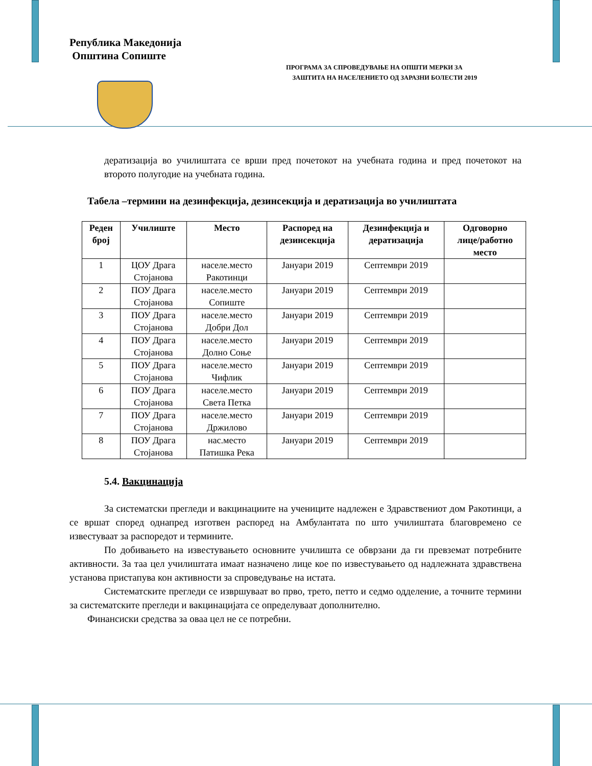Република Македонија
Општина Сопиште
ПРОГРАМА ЗА СПРОВЕДУВАЊЕ НА ОПШТИ МЕРКИ ЗА
ЗАШТИТА НА НАСЕЛЕНИЕТО ОД ЗАРАЗНИ БОЛЕСТИ 2019
дератизација во училиштата се врши пред почетокот на учебната година и пред почетокот на второто полугодие на учебната година.
Табела –термини на дезинфекција, дезинсекција и дератизација во училиштата
| Реден број | Училиште | Место | Распоред на дезинсекција | Дезинфекција и дератизација | Одговорно лице/работно место |
| --- | --- | --- | --- | --- | --- |
| 1 | ЦОУ Драга Стојанова | населе.место Ракотинци | Јануари 2019 | Септември 2019 | |
| 2 | ПОУ Драга Стојанова | населе.место Сопиште | Јануари 2019 | Септември 2019 | |
| 3 | ПОУ Драга Стојанова | населе.место Добри Дол | Јануари 2019 | Септември 2019 | |
| 4 | ПОУ Драга Стојанова | населе.место Долно Соње | Јануари 2019 | Септември 2019 | |
| 5 | ПОУ Драга Стојанова | населе.место Чифлик | Јануари 2019 | Септември 2019 | |
| 6 | ПОУ Драга Стојанова | населе.место Света Петка | Јануари 2019 | Септември 2019 | |
| 7 | ПОУ Драга Стојанова | населе.место Држилово | Јануари 2019 | Септември 2019 | |
| 8 | ПОУ Драга Стојанова | нас.место Патишка Река | Јануари 2019 | Септември 2019 | |
5.4. Вакцинација
За систематски прегледи и вакцинациите на учениците надлежен е Здравствениот дом Ракотинци, а се вршат според однапред изготвен распоред на Амбулантата по што училиштата благовремено се известуваат за распоредот и термините.
По добивањето на известувањето основните училишта се обврзани да ги превземат потребните активности. За таа цел училиштата имаат назначено лице кое по известувањето од надлежната здравствена установа пристапува кон активности за спроведување на истата.
Систематските прегледи се извршуваат во прво, трето, петто и седмо одделение, а точните термини за систематските прегледи и вакцинацијата се определуваат дополнително.
Финансиски средства за оваа цел не се потребни.